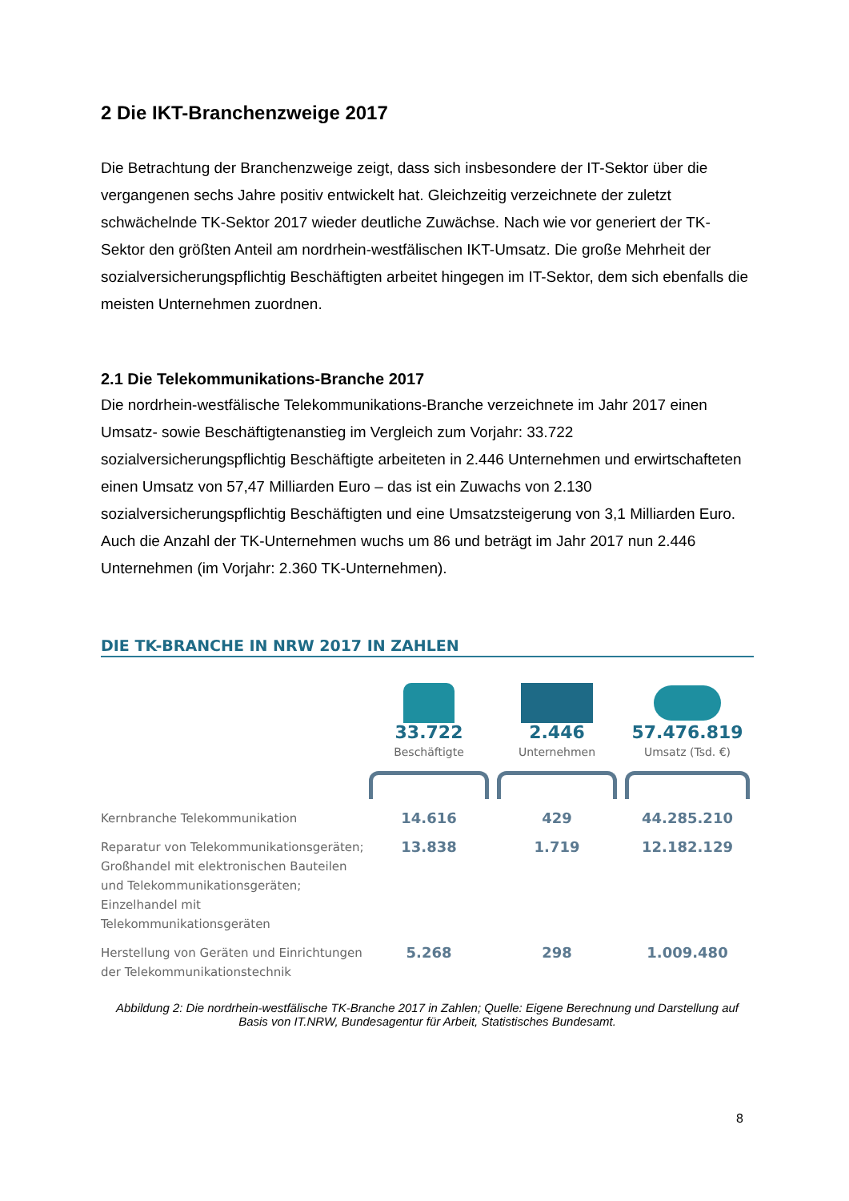2 Die IKT-Branchenzweige 2017
Die Betrachtung der Branchenzweige zeigt, dass sich insbesondere der IT-Sektor über die vergangenen sechs Jahre positiv entwickelt hat. Gleichzeitig verzeichnete der zuletzt schwächelnde TK-Sektor 2017 wieder deutliche Zuwächse. Nach wie vor generiert der TK-Sektor den größten Anteil am nordrhein-westfälischen IKT-Umsatz. Die große Mehrheit der sozialversicherungspflichtig Beschäftigten arbeitet hingegen im IT-Sektor, dem sich ebenfalls die meisten Unternehmen zuordnen.
2.1 Die Telekommunikations-Branche 2017
Die nordrhein-westfälische Telekommunikations-Branche verzeichnete im Jahr 2017 einen Umsatz- sowie Beschäftigtenanstieg im Vergleich zum Vorjahr: 33.722 sozialversicherungspflichtig Beschäftigte arbeiteten in 2.446 Unternehmen und erwirtschafteten einen Umsatz von 57,47 Milliarden Euro – das ist ein Zuwachs von 2.130 sozialversicherungspflichtig Beschäftigten und eine Umsatzsteigerung von 3,1 Milliarden Euro. Auch die Anzahl der TK-Unternehmen wuchs um 86 und beträgt im Jahr 2017 nun 2.446 Unternehmen (im Vorjahr: 2.360 TK-Unternehmen).
DIE TK-BRANCHE IN NRW 2017 IN ZAHLEN
| | 33.722 Beschäftigte | 2.446 Unternehmen | 57.476.819 Umsatz (Tsd. €) |
| Kernbranche Telekommunikation | 14.616 | 429 | 44.285.210 |
| Reparatur von Telekommunikationsgeräten; Großhandel mit elektronischen Bauteilen und Telekommunikationsgeräten; Einzelhandel mit Telekommunikationsgeräten | 13.838 | 1.719 | 12.182.129 |
| Herstellung von Geräten und Einrichtungen der Telekommunikationstechnik | 5.268 | 298 | 1.009.480 |
Abbildung 2: Die nordrhein-westfälische TK-Branche 2017 in Zahlen; Quelle: Eigene Berechnung und Darstellung auf Basis von IT.NRW, Bundesagentur für Arbeit, Statistisches Bundesamt.
8